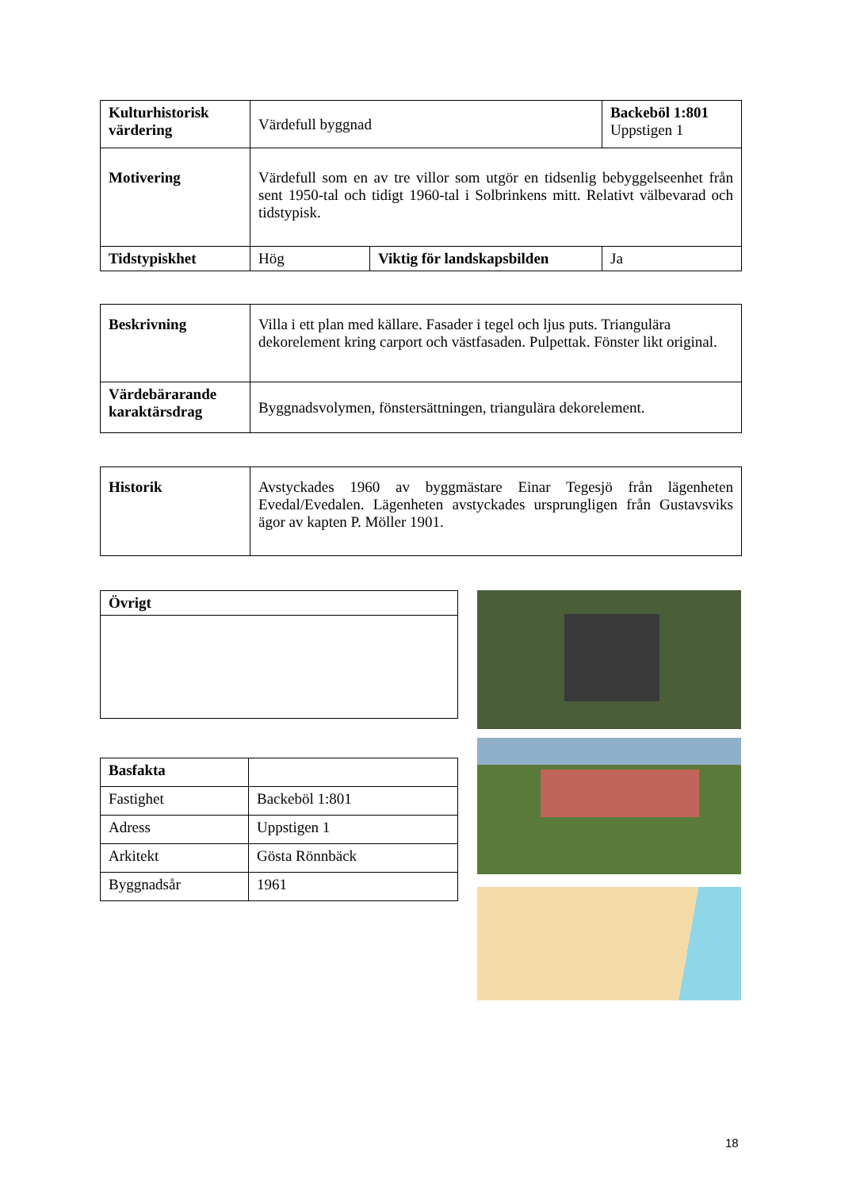| Kulturhistorisk värdering | Värdefull byggnad | | Backeböl 1:801 Uppstigen 1 |
| Motivering | Värdefull som en av tre villor som utgör en tidsenlig bebyggelseenhet från sent 1950-tal och tidigt 1960-tal i Solbrinkens mitt. Relativt välbevarad och tidstypisk. | | |
| Tidstypiskhet | Hög | Viktig för landskapsbilden | Ja |
| Beskrivning | Villa i ett plan med källare. Fasader i tegel och ljus puts. Triangulära dekorelement kring carport och västfasaden. Pulpettak. Fönster likt original. |
| Värdebärarande karaktärsdrag | Byggnadsvolymen, fönstersättningen, triangulära dekorelement. |
| Historik | Avstyckades 1960 av byggmästare Einar Tegesjö från lägenheten Evedal/Evedalen. Lägenheten avstyckades ursprungligen från Gustavsviks ägor av kapten P. Möller 1901. |
| Övrigt |
| Basfakta | |
| Fastighet | Backeböl 1:801 |
| Adress | Uppstigen 1 |
| Arkitekt | Gösta Rönnbäck |
| Byggnadsår | 1961 |
18